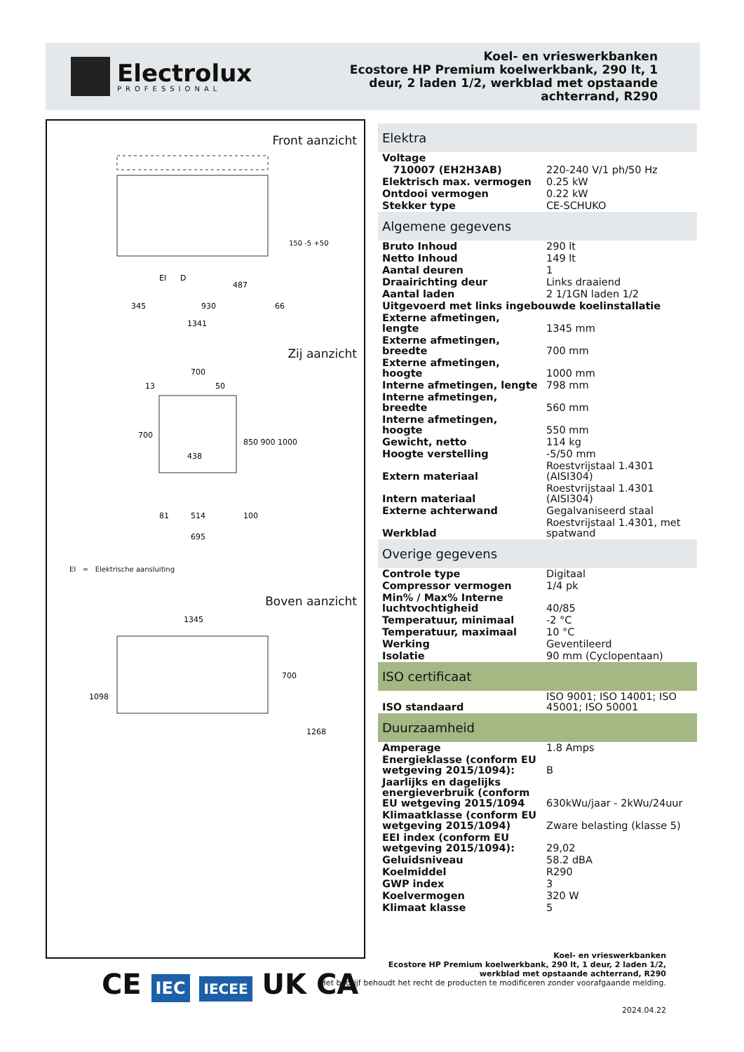Electrolux
PROFESSIONAL
Koel- en vrieswerkbanken
Ecostore HP Premium koelwerkbank, 290 lt, 1
deur, 2 laden 1/2, werkblad met opstaande
achterrand, R290
Front aanzicht
345
930
66
1341
EI
D
487
150 -5 +50
Zij aanzicht
700
50
13
700
438
850 900 1000
81
514
100
695
EI = Elektrische aansluiting
Boven aanzicht
1345
1098
700
1268
| Elektra | |
| --- | --- |
| Voltage | |
| 710007 (EH2H3AB) | 220-240 V/1 ph/50 Hz |
| Elektrisch max. vermogen | 0.25 kW |
| Ontdooi vermogen | 0.22 kW |
| Stekker type | CE-SCHUKO |
| Algemene gegevens | |
| Bruto Inhoud | 290 lt |
| Netto Inhoud | 149 lt |
| Aantal deuren | 1 |
| Draairichting deur | Links draaiend |
| Aantal laden | 2 1/1GN laden 1/2 |
| Uitgevoerd met links ingebouwde koelinstallatie | |
| Externe afmetingen, lengte | 1345 mm |
| Externe afmetingen, breedte | 700 mm |
| Externe afmetingen, hoogte | 1000 mm |
| Interne afmetingen, lengte | 798 mm |
| Interne afmetingen, breedte | 560 mm |
| Interne afmetingen, hoogte | 550 mm |
| Gewicht, netto | 114 kg |
| Hoogte verstelling | -5/50 mm |
| Extern materiaal | Roestvrijstaal 1.4301 (AISI304) |
| Intern materiaal | Roestvrijstaal 1.4301 (AISI304) |
| Externe achterwand | Gegalvaniseerd staal |
| Werkblad | Roestvrijstaal 1.4301, met spatwand |
| Overige gegevens | |
| Controle type | Digitaal |
| Compressor vermogen | 1/4 pk |
| Min% / Max% Interne luchtvochtigheid | 40/85 |
| Temperatuur, minimaal | -2 °C |
| Temperatuur, maximaal | 10 °C |
| Werking | Geventileerd |
| Isolatie | 90 mm (Cyclopentaan) |
| ISO certificaat | |
| ISO standaard | ISO 9001; ISO 14001; ISO 45001; ISO 50001 |
| Duurzaamheid | |
| Amperage | 1.8 Amps |
| Energieklasse (conform EU wetgeving 2015/1094): | B |
| Jaarlijks en dagelijks energieverbruik (conform EU wetgeving 2015/1094 | 630kWu/jaar - 2kWu/24uur |
| Klimaatklasse (conform EU wetgeving 2015/1094) | Zware belasting (klasse 5) |
| EEI index (conform EU wetgeving 2015/1094): | 29,02 |
| Geluidsniveau | 58.2 dBA |
| Koelmiddel | R290 |
| GWP index | 3 |
| Koelvermogen | 320 W |
| Klimaat klasse | 5 |
CE IEC IECEE UK CA
Koel- en vrieswerkbanken
Ecostore HP Premium koelwerkbank, 290 lt, 1 deur, 2 laden 1/2,
werkblad met opstaande achterrand, R290
Het bedrijf behoudt het recht de producten te modificeren zonder voorafgaande melding.
2024.04.22